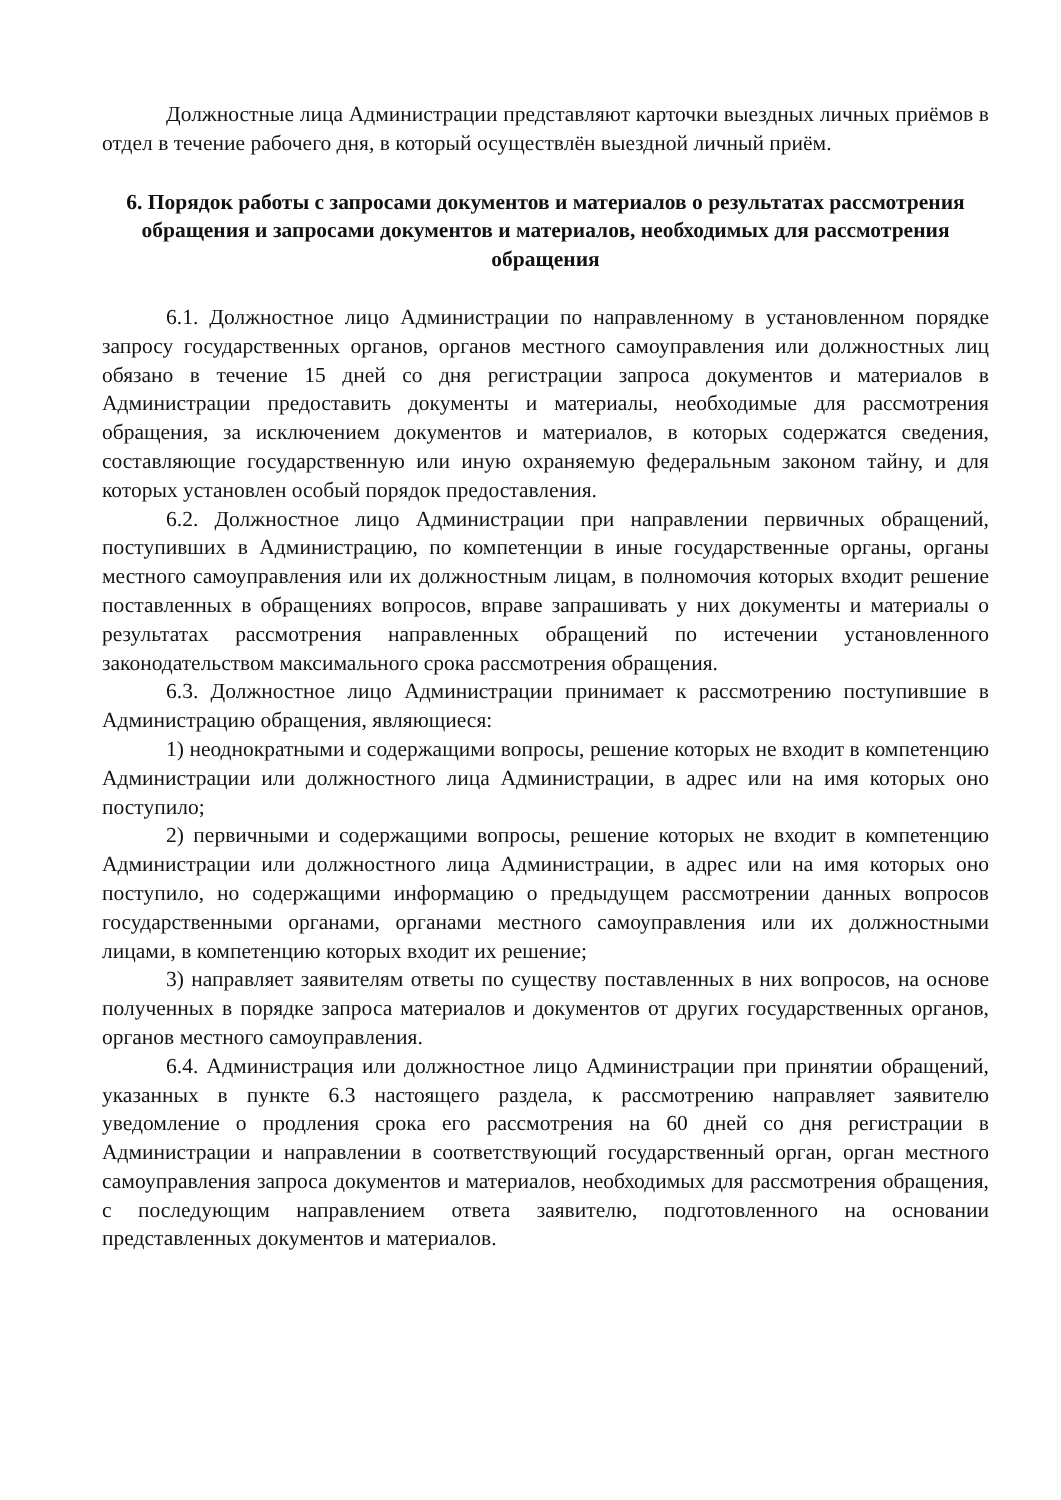Должностные лица Администрации представляют карточки выездных личных приёмов в отдел в течение рабочего дня, в который осуществлён выездной личный приём.
6. Порядок работы с запросами документов и материалов о результатах рассмотрения обращения и запросами документов и материалов, необходимых для рассмотрения обращения
6.1. Должностное лицо Администрации по направленному в установленном порядке запросу государственных органов, органов местного самоуправления или должностных лиц обязано в течение 15 дней со дня регистрации запроса документов и материалов в Администрации предоставить документы и материалы, необходимые для рассмотрения обращения, за исключением документов и материалов, в которых содержатся сведения, составляющие государственную или иную охраняемую федеральным законом тайну, и для которых установлен особый порядок предоставления.
6.2. Должностное лицо Администрации при направлении первичных обращений, поступивших в Администрацию, по компетенции в иные государственные органы, органы местного самоуправления или их должностным лицам, в полномочия которых входит решение поставленных в обращениях вопросов, вправе запрашивать у них документы и материалы о результатах рассмотрения направленных обращений по истечении установленного законодательством максимального срока рассмотрения обращения.
6.3. Должностное лицо Администрации принимает к рассмотрению поступившие в Администрацию обращения, являющиеся:
1) неоднократными и содержащими вопросы, решение которых не входит в компетенцию Администрации или должностного лица Администрации, в адрес или на имя которых оно поступило;
2) первичными и содержащими вопросы, решение которых не входит в компетенцию Администрации или должностного лица Администрации, в адрес или на имя которых оно поступило, но содержащими информацию о предыдущем рассмотрении данных вопросов государственными органами, органами местного самоуправления или их должностными лицами, в компетенцию которых входит их решение;
3) направляет заявителям ответы по существу поставленных в них вопросов, на основе полученных в порядке запроса материалов и документов от других государственных органов, органов местного самоуправления.
6.4. Администрация или должностное лицо Администрации при принятии обращений, указанных в пункте 6.3 настоящего раздела, к рассмотрению направляет заявителю уведомление о продления срока его рассмотрения на 60 дней со дня регистрации в Администрации и направлении в соответствующий государственный орган, орган местного самоуправления запроса документов и материалов, необходимых для рассмотрения обращения, с последующим направлением ответа заявителю, подготовленного на основании представленных документов и материалов.